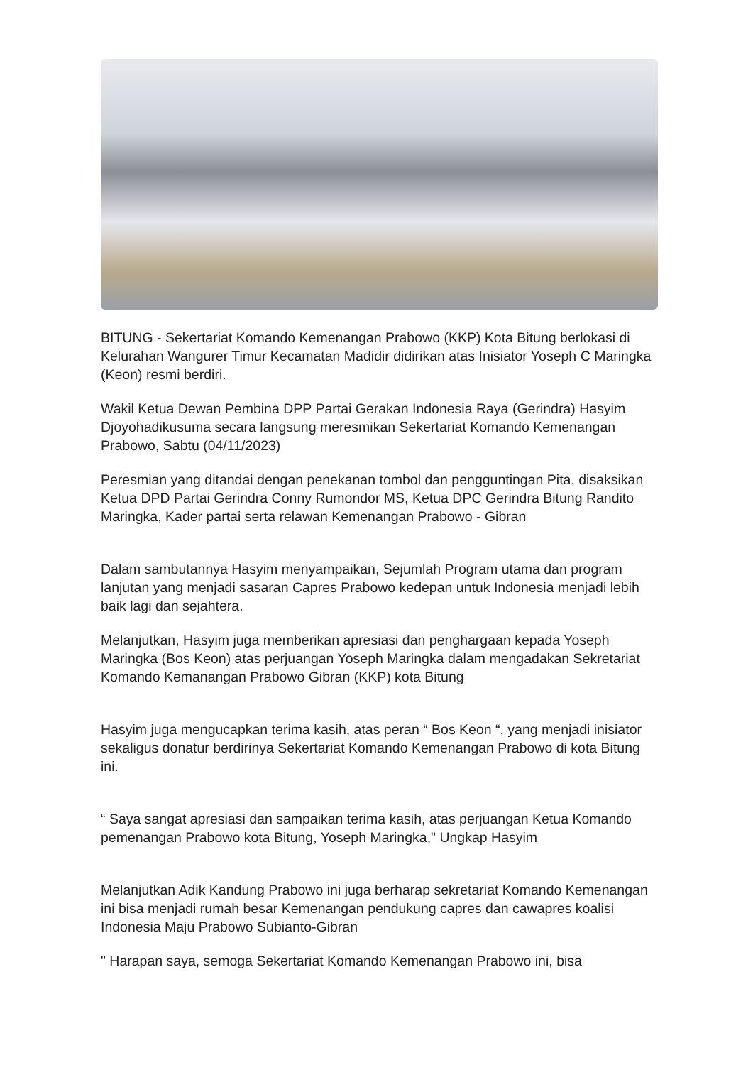BITUNG - Sekertariat Komando Kemenangan Prabowo (KKP) Kota Bitung berlokasi di Kelurahan Wangurer Timur Kecamatan Madidir didirikan atas Inisiator Yoseph C Maringka (Keon) resmi berdiri.
Wakil Ketua Dewan Pembina DPP Partai Gerakan Indonesia Raya (Gerindra) Hasyim Djoyohadikusuma secara langsung meresmikan Sekertariat Komando Kemenangan Prabowo, Sabtu (04/11/2023)
Peresmian yang ditandai dengan penekanan tombol dan pengguntingan Pita, disaksikan Ketua DPD Partai Gerindra Conny Rumondor MS, Ketua DPC Gerindra Bitung Randito Maringka, Kader partai serta relawan Kemenangan Prabowo - Gibran
Dalam sambutannya Hasyim menyampaikan, Sejumlah Program utama dan program lanjutan yang menjadi sasaran Capres Prabowo kedepan untuk Indonesia menjadi lebih baik lagi dan sejahtera.
Melanjutkan, Hasyim juga memberikan apresiasi dan penghargaan kepada Yoseph Maringka (Bos Keon) atas perjuangan Yoseph Maringka dalam mengadakan Sekretariat Komando Kemanangan Prabowo Gibran (KKP) kota Bitung
Hasyim juga mengucapkan terima kasih, atas peran “ Bos Keon “, yang menjadi inisiator sekaligus donatur berdirinya Sekertariat Komando Kemenangan Prabowo di kota Bitung ini.
“ Saya sangat apresiasi dan sampaikan terima kasih, atas perjuangan Ketua Komando pemenangan Prabowo kota Bitung, Yoseph Maringka," Ungkap Hasyim
Melanjutkan Adik Kandung Prabowo ini juga berharap sekretariat Komando Kemenangan ini bisa menjadi rumah besar Kemenangan pendukung capres dan cawapres koalisi Indonesia Maju Prabowo Subianto-Gibran
" Harapan saya, semoga Sekertariat Komando Kemenangan Prabowo ini, bisa